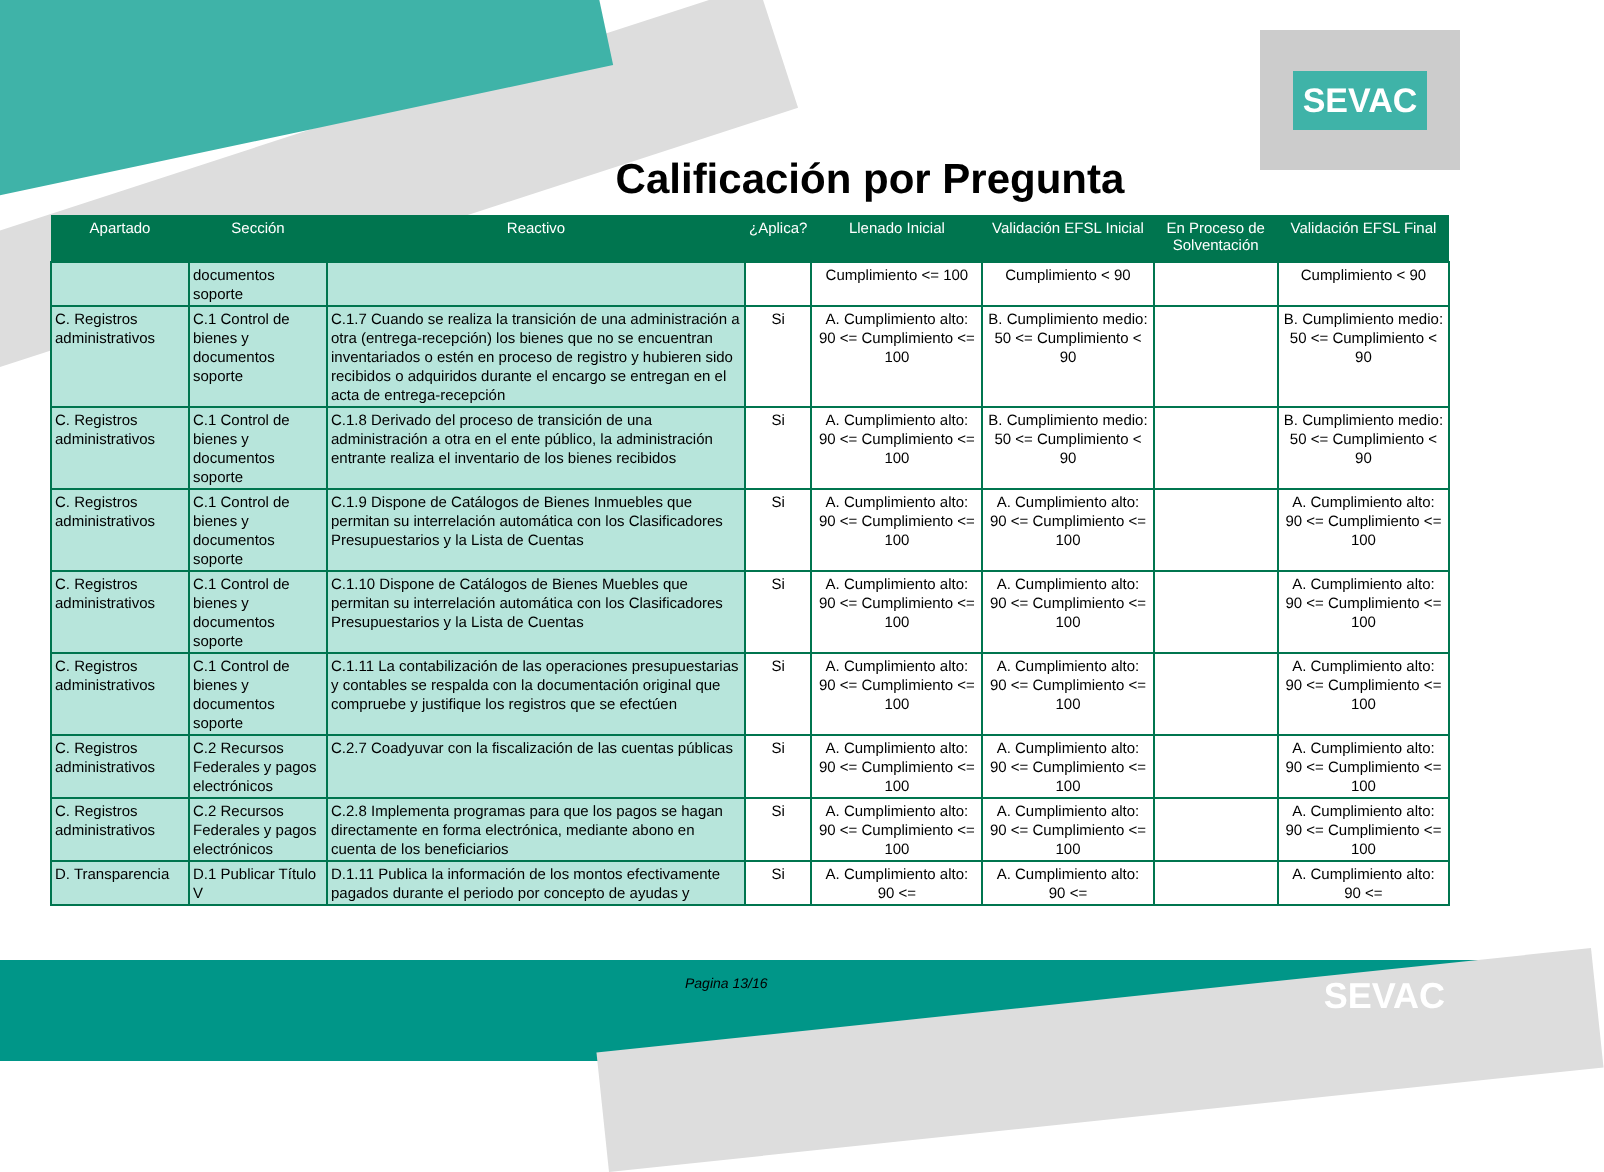SEVAC
Calificación por Pregunta
| Apartado | Sección | Reactivo | ¿Aplica? | Llenado Inicial | Validación EFSL Inicial | En Proceso de Solventación | Validación EFSL Final |
| --- | --- | --- | --- | --- | --- | --- | --- |
| | documentos soporte | | | Cumplimiento <= 100 | Cumplimiento < 90 | | Cumplimiento < 90 |
| C. Registros administrativos | C.1 Control de bienes y documentos soporte | C.1.7 Cuando se realiza la transición de una administración a otra (entrega-recepción) los bienes que no se encuentran inventariados o estén en proceso de registro y hubieren sido recibidos o adquiridos durante el encargo se entregan en el acta de entrega-recepción | Si | A. Cumplimiento alto: 90 <= Cumplimiento <= 100 | B. Cumplimiento medio: 50 <= Cumplimiento < 90 | | B. Cumplimiento medio: 50 <= Cumplimiento < 90 |
| C. Registros administrativos | C.1 Control de bienes y documentos soporte | C.1.8 Derivado del proceso de transición de una administración a otra en el ente público, la administración entrante realiza el inventario de los bienes recibidos | Si | A. Cumplimiento alto: 90 <= Cumplimiento <= 100 | B. Cumplimiento medio: 50 <= Cumplimiento < 90 | | B. Cumplimiento medio: 50 <= Cumplimiento < 90 |
| C. Registros administrativos | C.1 Control de bienes y documentos soporte | C.1.9 Dispone de Catálogos de Bienes Inmuebles que permitan su interrelación automática con los Clasificadores Presupuestarios y la Lista de Cuentas | Si | A. Cumplimiento alto: 90 <= Cumplimiento <= 100 | A. Cumplimiento alto: 90 <= Cumplimiento <= 100 | | A. Cumplimiento alto: 90 <= Cumplimiento <= 100 |
| C. Registros administrativos | C.1 Control de bienes y documentos soporte | C.1.10 Dispone de Catálogos de Bienes Muebles que permitan su interrelación automática con los Clasificadores Presupuestarios y la Lista de Cuentas | Si | A. Cumplimiento alto: 90 <= Cumplimiento <= 100 | A. Cumplimiento alto: 90 <= Cumplimiento <= 100 | | A. Cumplimiento alto: 90 <= Cumplimiento <= 100 |
| C. Registros administrativos | C.1 Control de bienes y documentos soporte | C.1.11 La contabilización de las operaciones presupuestarias y contables se respalda con la documentación original que compruebe y justifique los registros que se efectúen | Si | A. Cumplimiento alto: 90 <= Cumplimiento <= 100 | A. Cumplimiento alto: 90 <= Cumplimiento <= 100 | | A. Cumplimiento alto: 90 <= Cumplimiento <= 100 |
| C. Registros administrativos | C.2 Recursos Federales y pagos electrónicos | C.2.7 Coadyuvar con la fiscalización de las cuentas públicas | Si | A. Cumplimiento alto: 90 <= Cumplimiento <= 100 | A. Cumplimiento alto: 90 <= Cumplimiento <= 100 | | A. Cumplimiento alto: 90 <= Cumplimiento <= 100 |
| C. Registros administrativos | C.2 Recursos Federales y pagos electrónicos | C.2.8 Implementa programas para que los pagos se hagan directamente en forma electrónica, mediante abono en cuenta de los beneficiarios | Si | A. Cumplimiento alto: 90 <= Cumplimiento <= 100 | A. Cumplimiento alto: 90 <= Cumplimiento <= 100 | | A. Cumplimiento alto: 90 <= Cumplimiento <= 100 |
| D. Transparencia | D.1 Publicar Título V | D.1.11 Publica la información de los montos efectivamente pagados durante el periodo por concepto de ayudas y | Si | A. Cumplimiento alto: 90 <= | A. Cumplimiento alto: 90 <= | | A. Cumplimiento alto: 90 <= |
Pagina 13/16 SEVAC